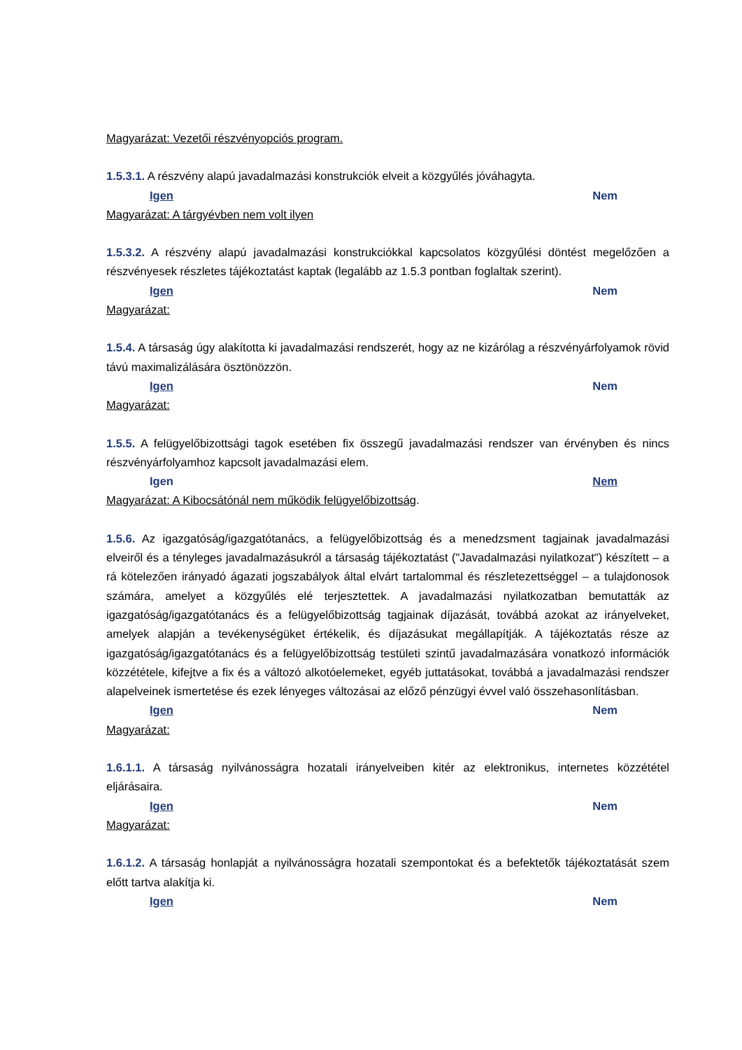Magyarázat: Vezetői részvényopciós program.
1.5.3.1. A részvény alapú javadalmazási konstrukciók elveit a közgyűlés jóváhagyta.
Igen Nem
Magyarázat: A tárgyévben nem volt ilyen
1.5.3.2. A részvény alapú javadalmazási konstrukciókkal kapcsolatos közgyűlési döntést megelőzően a részvényesek részletes tájékoztatást kaptak (legalább az 1.5.3 pontban foglaltak szerint).
Igen Nem
Magyarázat:
1.5.4. A társaság úgy alakította ki javadalmazási rendszerét, hogy az ne kizárólag a részvényárfolyamok rövid távú maximalizálására ösztönözzön.
Igen Nem
Magyarázat:
1.5.5. A felügyelőbizottsági tagok esetében fix összegű javadalmazási rendszer van érvényben és nincs részvényárfolyamhoz kapcsolt javadalmazási elem.
Igen Nem
Magyarázat: A Kibocsátónál nem működik felügyelőbizottság.
1.5.6. Az igazgatóság/igazgatótanács, a felügyelőbizottság és a menedzsment tagjainak javadalmazási elveiről és a tényleges javadalmazásukról a társaság tájékoztatást ("Javadalmazási nyilatkozat") készített – a rá kötelezően irányadó ágazati jogszabályok által elvárt tartalommal és részletezettséggel – a tulajdonosok számára, amelyet a közgyűlés elé terjesztettek. A javadalmazási nyilatkozatban bemutatták az igazgatóság/igazgatótanács és a felügyelőbizottság tagjainak díjazását, továbbá azokat az irányelveket, amelyek alapján a tevékenységüket értékelik, és díjazásukat megállapítják. A tájékoztatás része az igazgatóság/igazgatótanács és a felügyelőbizottság testületi szintű javadalmazására vonatkozó információk közzététele, kifejtve a fix és a változó alkotóelemeket, egyéb juttatásokat, továbbá a javadalmazási rendszer alapelveinek ismertetése és ezek lényeges változásai az előző pénzügyi évvel való összehasonlításban.
Igen Nem
Magyarázat:
1.6.1.1. A társaság nyilvánosságra hozatali irányelveiben kitér az elektronikus, internetes közzététel eljárásaira.
Igen Nem
Magyarázat:
1.6.1.2. A társaság honlapját a nyilvánosságra hozatali szempontokat és a befektetők tájékoztatását szem előtt tartva alakítja ki.
Igen Nem